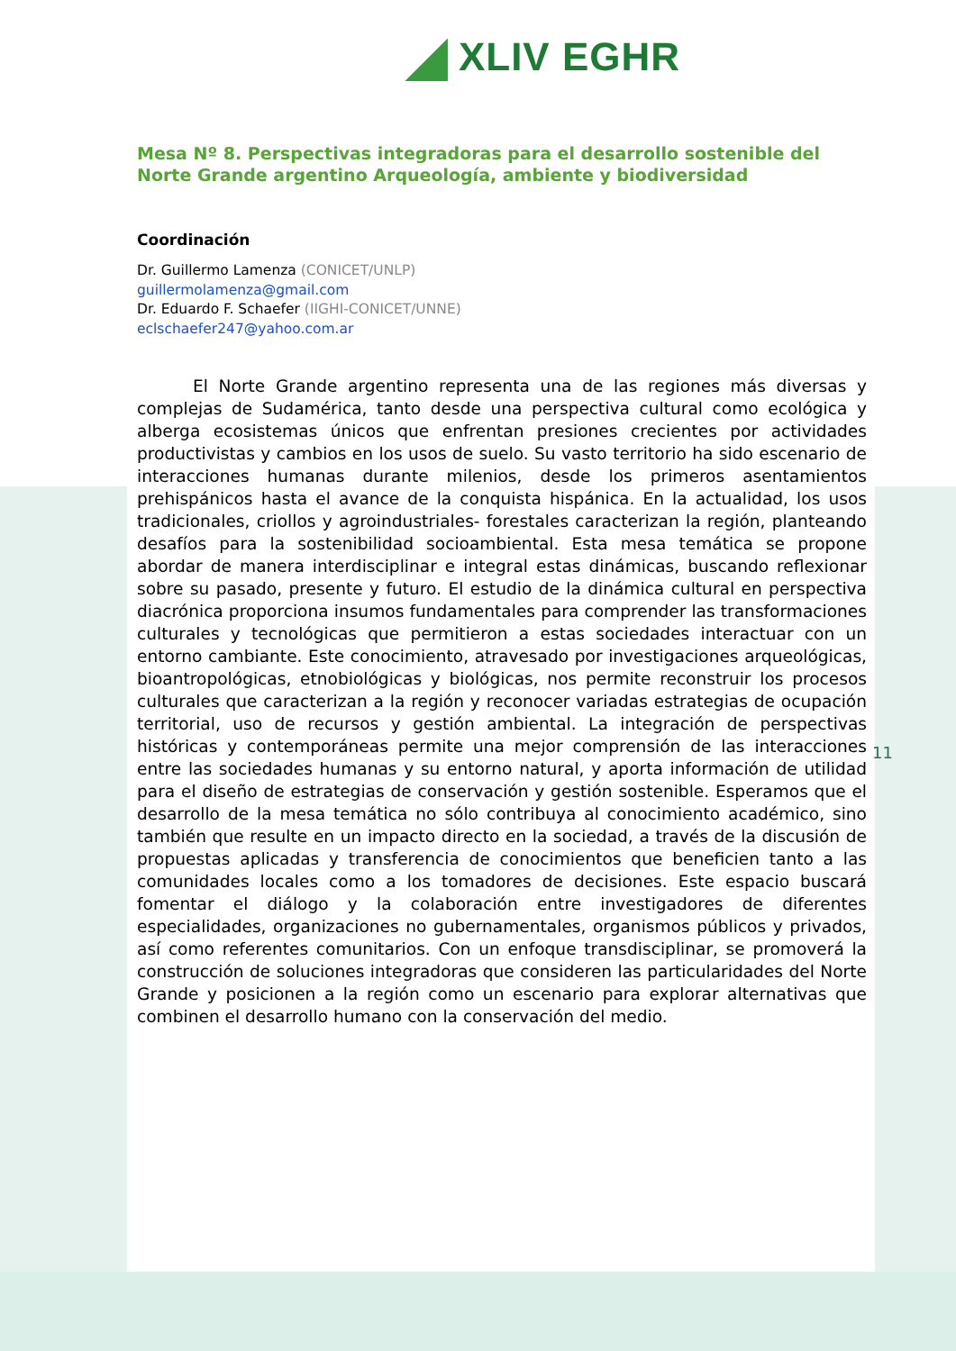XLIV EGHR
Mesa Nº 8. Perspectivas integradoras para el desarrollo sostenible del Norte Grande argentino Arqueología, ambiente y biodiversidad
Coordinación
Dr. Guillermo Lamenza (CONICET/UNLP)
guillermolamenza@gmail.com
Dr. Eduardo F. Schaefer (IIGHI-CONICET/UNNE)
eclschaefer247@yahoo.com.ar
El Norte Grande argentino representa una de las regiones más diversas y complejas de Sudamérica, tanto desde una perspectiva cultural como ecológica y alberga ecosistemas únicos que enfrentan presiones crecientes por actividades productivistas y cambios en los usos de suelo. Su vasto territorio ha sido escenario de interacciones humanas durante milenios, desde los primeros asentamientos prehispánicos hasta el avance de la conquista hispánica. En la actualidad, los usos tradicionales, criollos y agroindustriales- forestales caracterizan la región, planteando desafíos para la sostenibilidad socioambiental. Esta mesa temática se propone abordar de manera interdisciplinar e integral estas dinámicas, buscando reflexionar sobre su pasado, presente y futuro. El estudio de la dinámica cultural en perspectiva diacrónica proporciona insumos fundamentales para comprender las transformaciones culturales y tecnológicas que permitieron a estas sociedades interactuar con un entorno cambiante. Este conocimiento, atravesado por investigaciones arqueológicas, bioantropológicas, etnobiológicas y biológicas, nos permite reconstruir los procesos culturales que caracterizan a la región y reconocer variadas estrategias de ocupación territorial, uso de recursos y gestión ambiental. La integración de perspectivas históricas y contemporáneas permite una mejor comprensión de las interacciones entre las sociedades humanas y su entorno natural, y aporta información de utilidad para el diseño de estrategias de conservación y gestión sostenible. Esperamos que el desarrollo de la mesa temática no sólo contribuya al conocimiento académico, sino también que resulte en un impacto directo en la sociedad, a través de la discusión de propuestas aplicadas y transferencia de conocimientos que beneficien tanto a las comunidades locales como a los tomadores de decisiones. Este espacio buscará fomentar el diálogo y la colaboración entre investigadores de diferentes especialidades, organizaciones no gubernamentales, organismos públicos y privados, así como referentes comunitarios. Con un enfoque transdisciplinar, se promoverá la construcción de soluciones integradoras que consideren las particularidades del Norte Grande y posicionen a la región como un escenario para explorar alternativas que combinen el desarrollo humano con la conservación del medio.
11